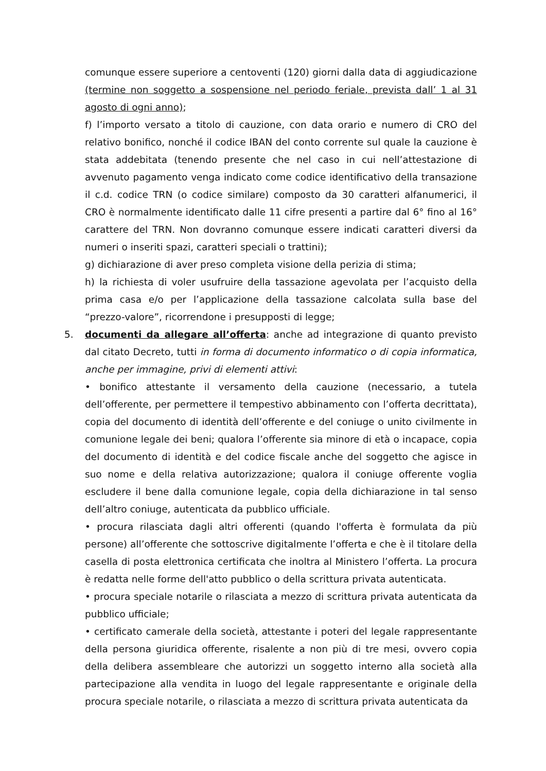comunque essere superiore a centoventi (120) giorni dalla data di aggiudicazione (termine non soggetto a sospensione nel periodo feriale, prevista dall’ 1 al 31 agosto di ogni anno);
f) l’importo versato a titolo di cauzione, con data orario e numero di CRO del relativo bonifico, nonché il codice IBAN del conto corrente sul quale la cauzione è stata addebitata (tenendo presente che nel caso in cui nell’attestazione di avvenuto pagamento venga indicato come codice identificativo della transazione il c.d. codice TRN (o codice similare) composto da 30 caratteri alfanumerici, il CRO è normalmente identificato dalle 11 cifre presenti a partire dal 6° fino al 16° carattere del TRN. Non dovranno comunque essere indicati caratteri diversi da numeri o inseriti spazi, caratteri speciali o trattini);
g) dichiarazione di aver preso completa visione della perizia di stima;
h) la richiesta di voler usufruire della tassazione agevolata per l’acquisto della prima casa e/o per l’applicazione della tassazione calcolata sulla base del “prezzo-valore”, ricorrendone i presupposti di legge;
5. documenti da allegare all’offerta: anche ad integrazione di quanto previsto dal citato Decreto, tutti in forma di documento informatico o di copia informatica, anche per immagine, privi di elementi attivi:
• bonifico attestante il versamento della cauzione (necessario, a tutela dell’offerente, per permettere il tempestivo abbinamento con l’offerta decrittata), copia del documento di identità dell’offerente e del coniuge o unito civilmente in comunione legale dei beni; qualora l’offerente sia minore di età o incapace, copia del documento di identità e del codice fiscale anche del soggetto che agisce in suo nome e della relativa autorizzazione; qualora il coniuge offerente voglia escludere il bene dalla comunione legale, copia della dichiarazione in tal senso dell’altro coniuge, autenticata da pubblico ufficiale.
• procura rilasciata dagli altri offerenti (quando l'offerta è formulata da più persone) all’offerente che sottoscrive digitalmente l’offerta e che è il titolare della casella di posta elettronica certificata che inoltra al Ministero l’offerta. La procura è redatta nelle forme dell'atto pubblico o della scrittura privata autenticata.
• procura speciale notarile o rilasciata a mezzo di scrittura privata autenticata da pubblico ufficiale;
• certificato camerale della società, attestante i poteri del legale rappresentante della persona giuridica offerente, risalente a non più di tre mesi, ovvero copia della delibera assembleare che autorizzi un soggetto interno alla società alla partecipazione alla vendita in luogo del legale rappresentante e originale della procura speciale notarile, o rilasciata a mezzo di scrittura privata autenticata da